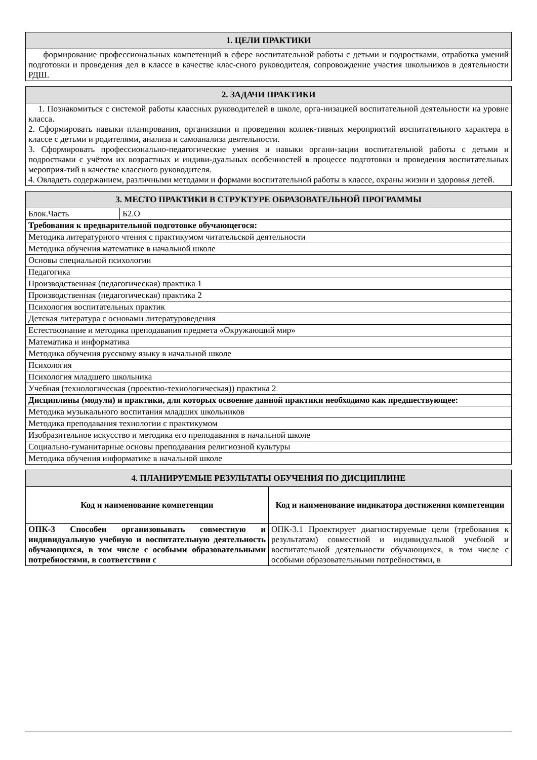| 1. ЦЕЛИ ПРАКТИКИ |
| --- |
| формирование профессиональных компетенций в сфере воспитательной работы с детьми и подростками, отработка умений подготовки и проведения дел в классе в качестве клас-сного руководителя, сопровождение участия школьников в деятельности РДШ. |
| 2. ЗАДАЧИ ПРАКТИКИ |
| --- |
| 1. Познакомиться с системой работы классных руководителей в школе, орга-низацией воспитательной деятельности на уровне класса. 2. Сформировать навыки планирования, организации и проведения коллек-тивных мероприятий воспитательного характера в классе с детьми и родителями, анализа и самоанализа деятельности. 3. Сформировать профессионально-педагогические умения и навыки органи-зации воспитательной работы с детьми и подростками с учётом их возрастных и индиви-дуальных особенностей в процессе подготовки и проведения воспитательных мероприя-тий в качестве классного руководителя. 4. Овладеть содержанием, различными методами и формами воспитательной работы в классе, охраны жизни и здоровья детей. |
| 3. МЕСТО ПРАКТИКИ В СТРУКТУРЕ ОБРАЗОВАТЕЛЬНОЙ ПРОГРАММЫ | |
| --- | --- |
| Блок.Часть | Б2.О |
| Требования к предварительной подготовке обучающегося: | |
| Методика литературного чтения с практикумом читательской деятельности | |
| Методика обучения математике в начальной школе | |
| Основы специальной психологии | |
| Педагогика | |
| Производственная (педагогическая) практика 1 | |
| Производственная (педагогическая) практика 2 | |
| Психология воспитательных практик | |
| Детская литература с основами литературоведения | |
| Естествознание и методика преподавания предмета «Окружающий мир» | |
| Математика и информатика | |
| Методика обучения русскому языку в начальной школе | |
| Психология | |
| Психология младшего школьника | |
| Учебная (технологическая (проектно-технологическая)) практика 2 | |
| Дисциплины (модули) и практики, для которых освоение данной практики необходимо как предшествующее: | |
| Методика музыкального воспитания младших школьников | |
| Методика преподавания технологии с практикумом | |
| Изобразительное искусство и методика его преподавания в начальной школе | |
| Социально-гуманитарные основы преподавания религиозной культуры | |
| Методика обучения информатике в начальной школе | |
| 4. ПЛАНИРУЕМЫЕ РЕЗУЛЬТАТЫ ОБУЧЕНИЯ ПО ДИСЦИПЛИНЕ | |
| --- | --- |
| Код и наименование компетенции | Код и наименование индикатора достижения компетенции |
| ОПК-3 Способен организовывать совместную и индивидуальную учебную и воспитательную деятельность обучающихся, в том числе с особыми образовательными потребностями, в соответствии с | ОПК-3.1 Проектирует диагностируемые цели (требования к результатам) совместной и индивидуальной учебной и воспитательной деятельности обучающихся, в том числе с особыми образовательными потребностями, в |